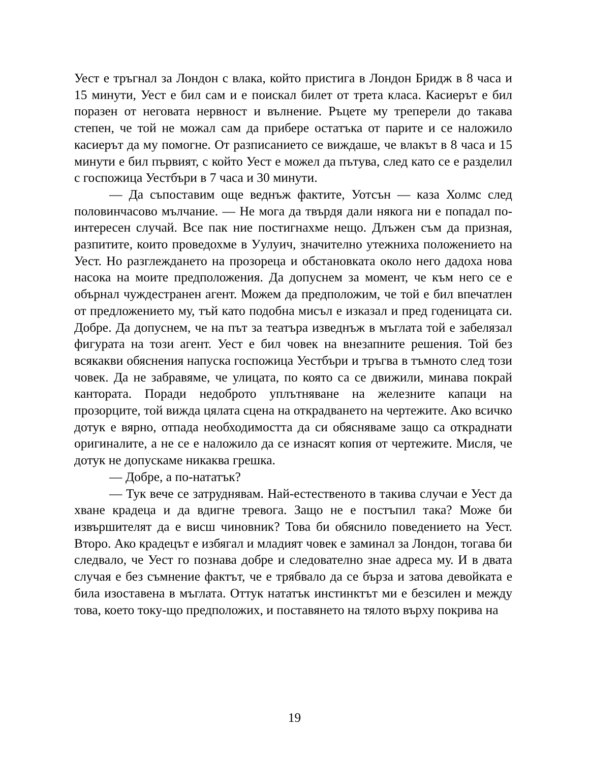Уест е тръгнал за Лондон с влака, който пристига в Лондон Бридж в 8 часа и 15 минути, Уест е бил сам и е поискал билет от трета класа. Касиерът е бил поразен от неговата нервност и вълнение. Ръцете му треперели до такава степен, че той не можал сам да прибере остатъка от парите и се наложило касиерът да му помогне. От разписанието се виждаше, че влакът в 8 часа и 15 минути е бил първият, с който Уест е можел да пътува, след като се е разделил с госпожица Уестбъри в 7 часа и 30 минути.
— Да съпоставим още веднъж фактите, Уотсън — каза Холмс след половинчасово мълчание. — Не мога да твърдя дали някога ни е попадал по-интересен случай. Все пак ние постигнахме нещо. Длъжен съм да призная, разпитите, които проведохме в Уулуич, значително утежниха положението на Уест. Но разглеждането на прозореца и обстановката около него дадоха нова насока на моите предположения. Да допуснем за момент, че към него се е обърнал чуждестранен агент. Можем да предположим, че той е бил впечатлен от предложението му, тъй като подобна мисъл е изказал и пред годеницата си. Добре. Да допуснем, че на път за театъра изведнъж в мъглата той е забелязал фигурата на този агент. Уест е бил човек на внезапните решения. Той без всякакви обяснения напуска госпожица Уестбъри и тръгва в тъмното след този човек. Да не забравяме, че улицата, по която са се движили, минава покрай кантората. Поради недоброто уплътняване на железните капаци на прозорците, той вижда цялата сцена на открадването на чертежите. Ако всичко дотук е вярно, отпада необходимостта да си обясняваме защо са откраднати оригиналите, а не се е наложило да се изнасят копия от чертежите. Мисля, че дотук не допускаме никаква грешка.
— Добре, а по-нататък?
— Тук вече се затруднявам. Най-естественото в такива случаи е Уест да хване крадеца и да вдигне тревога. Защо не е постъпил така? Може би извършителят да е висш чиновник? Това би обяснило поведението на Уест. Второ. Ако крадецът е избягал и младият човек е заминал за Лондон, тогава би следвало, че Уест го познава добре и следователно знае адреса му. И в двата случая е без съмнение фактът, че е трябвало да се бърза и затова девойката е била изоставена в мъглата. Оттук нататък инстинктът ми е безсилен и между това, което току-що предположих, и поставянето на тялото върху покрива на
19